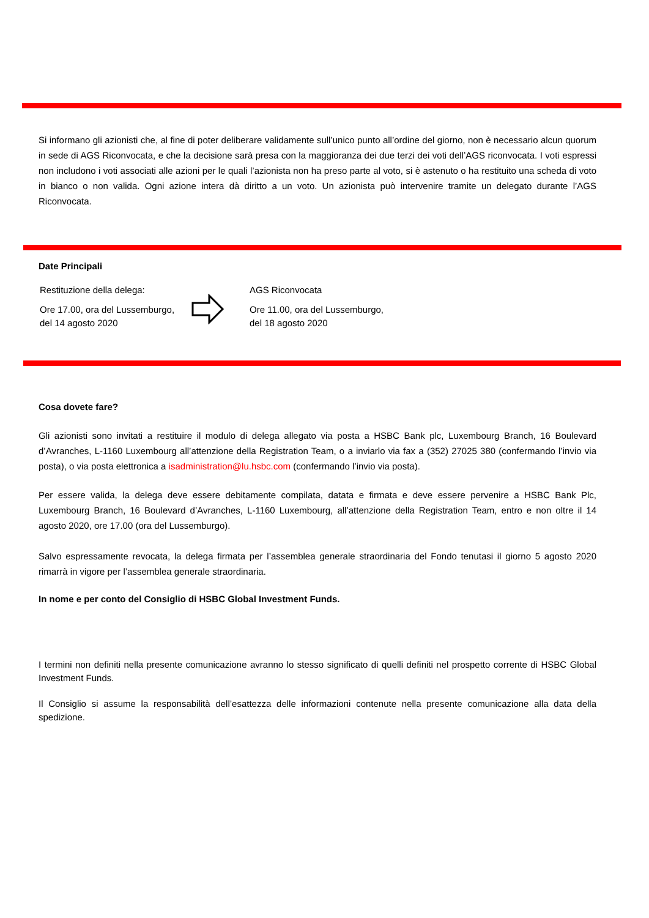Si informano gli azionisti che, al fine di poter deliberare validamente sull’unico punto all’ordine del giorno, non è necessario alcun quorum in sede di AGS Riconvocata, e che la decisione sarà presa con la maggioranza dei due terzi dei voti dell’AGS riconvocata. I voti espressi non includono i voti associati alle azioni per le quali l’azionista non ha preso parte al voto, si è astenuto o ha restituito una scheda di voto in bianco o non valida. Ogni azione intera dà diritto a un voto. Un azionista può intervenire tramite un delegato durante l’AGS Riconvocata.
Date Principali
Restituzione della delega:
Ore 17.00, ora del Lussemburgo, del 14 agosto 2020
AGS Riconvocata
Ore 11.00, ora del Lussemburgo, del 18 agosto 2020
Cosa dovete fare?
Gli azionisti sono invitati a restituire il modulo di delega allegato via posta a HSBC Bank plc, Luxembourg Branch, 16 Boulevard d’Avranches, L-1160 Luxembourg all’attenzione della Registration Team, o a inviarlo via fax a (352) 27025 380 (confermando l’invio via posta), o via posta elettronica a isadministration@lu.hsbc.com (confermando l’invio via posta).
Per essere valida, la delega deve essere debitamente compilata, datata e firmata e deve essere pervenire a HSBC Bank Plc, Luxembourg Branch, 16 Boulevard d’Avranches, L-1160 Luxembourg, all’attenzione della Registration Team, entro e non oltre il 14 agosto 2020, ore 17.00 (ora del Lussemburgo).
Salvo espressamente revocata, la delega firmata per l’assemblea generale straordinaria del Fondo tenutasi il giorno 5 agosto 2020 rimarrà in vigore per l’assemblea generale straordinaria.
In nome e per conto del Consiglio di HSBC Global Investment Funds.
I termini non definiti nella presente comunicazione avranno lo stesso significato di quelli definiti nel prospetto corrente di HSBC Global Investment Funds.
Il Consiglio si assume la responsabilità dell’esattezza delle informazioni contenute nella presente comunicazione alla data della spedizione.